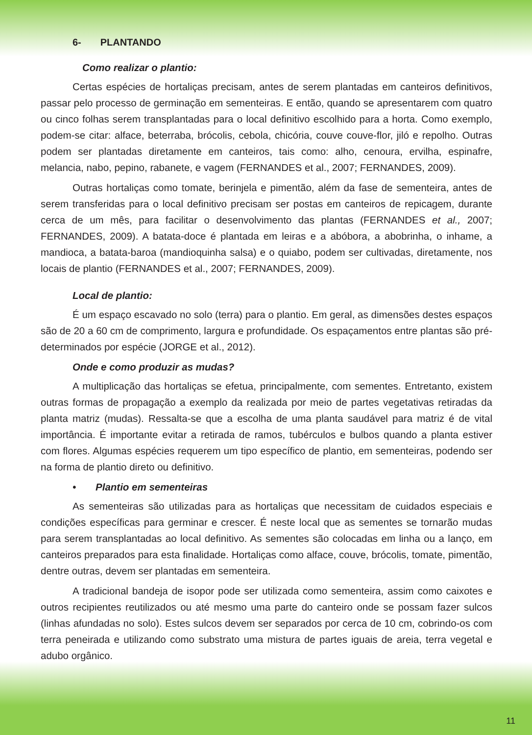6- PLANTANDO
Como realizar o plantio:
Certas espécies de hortaliças precisam, antes de serem plantadas em canteiros definitivos, passar pelo processo de germinação em sementeiras. E então, quando se apresentarem com quatro ou cinco folhas serem transplantadas para o local definitivo escolhido para a horta. Como exemplo, podem-se citar: alface, beterraba, brócolis, cebola, chicória, couve couve-flor, jiló e repolho. Outras podem ser plantadas diretamente em canteiros, tais como: alho, cenoura, ervilha, espinafre, melancia, nabo, pepino, rabanete, e vagem (FERNANDES et al., 2007; FERNANDES, 2009).
Outras hortaliças como tomate, berinjela e pimentão, além da fase de sementeira, antes de serem transferidas para o local definitivo precisam ser postas em canteiros de repicagem, durante cerca de um mês, para facilitar o desenvolvimento das plantas (FERNANDES et al., 2007; FERNANDES, 2009). A batata-doce é plantada em leiras e a abóbora, a abobrinha, o inhame, a mandioca, a batata-baroa (mandioquinha salsa) e o quiabo, podem ser cultivadas, diretamente, nos locais de plantio (FERNANDES et al., 2007; FERNANDES, 2009).
Local de plantio:
É um espaço escavado no solo (terra) para o plantio. Em geral, as dimensões destes espaços são de 20 a 60 cm de comprimento, largura e profundidade. Os espaçamentos entre plantas são pré-determinados por espécie (JORGE et al., 2012).
Onde e como produzir as mudas?
A multiplicação das hortaliças se efetua, principalmente, com sementes. Entretanto, existem outras formas de propagação a exemplo da realizada por meio de partes vegetativas retiradas da planta matriz (mudas). Ressalta-se que a escolha de uma planta saudável para matriz é de vital importância. É importante evitar a retirada de ramos, tubérculos e bulbos quando a planta estiver com flores. Algumas espécies requerem um tipo específico de plantio, em sementeiras, podendo ser na forma de plantio direto ou definitivo.
• Plantio em sementeiras
As sementeiras são utilizadas para as hortaliças que necessitam de cuidados especiais e condições específicas para germinar e crescer. É neste local que as sementes se tornarão mudas para serem transplantadas ao local definitivo. As sementes são colocadas em linha ou a lanço, em canteiros preparados para esta finalidade. Hortaliças como alface, couve, brócolis, tomate, pimentão, dentre outras, devem ser plantadas em sementeira.
A tradicional bandeja de isopor pode ser utilizada como sementeira, assim como caixotes e outros recipientes reutilizados ou até mesmo uma parte do canteiro onde se possam fazer sulcos (linhas afundadas no solo). Estes sulcos devem ser separados por cerca de 10 cm, cobrindo-os com terra peneirada e utilizando como substrato uma mistura de partes iguais de areia, terra vegetal e adubo orgânico.
11